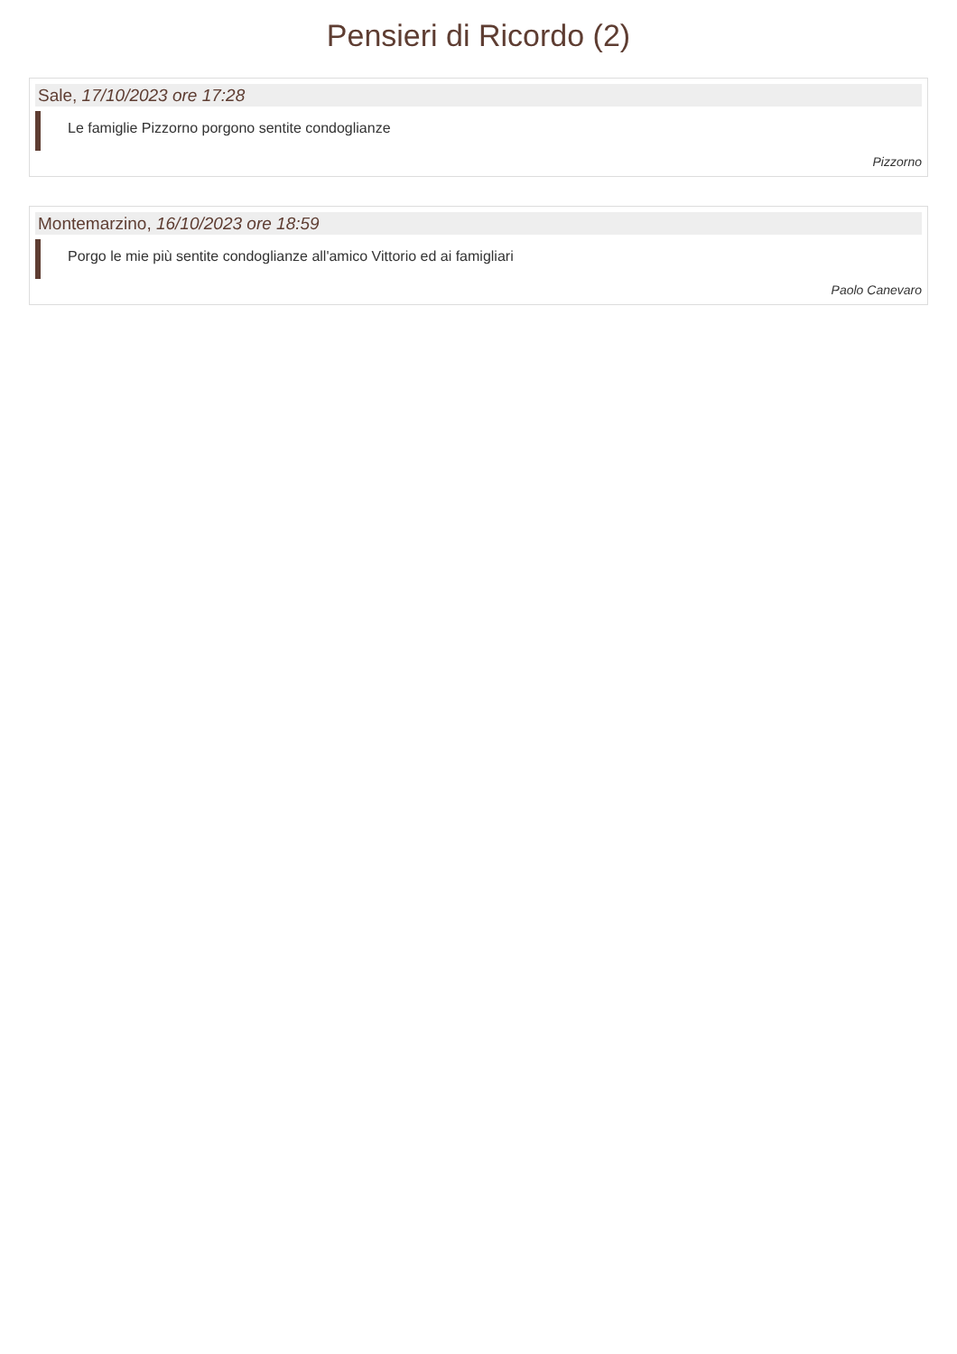Pensieri di Ricordo (2)
Sale, 17/10/2023 ore 17:28
Le famiglie Pizzorno porgono sentite condoglianze
Pizzorno
Montemarzino, 16/10/2023 ore 18:59
Porgo le mie più sentite condoglianze all'amico Vittorio ed ai famigliari
Paolo Canevaro